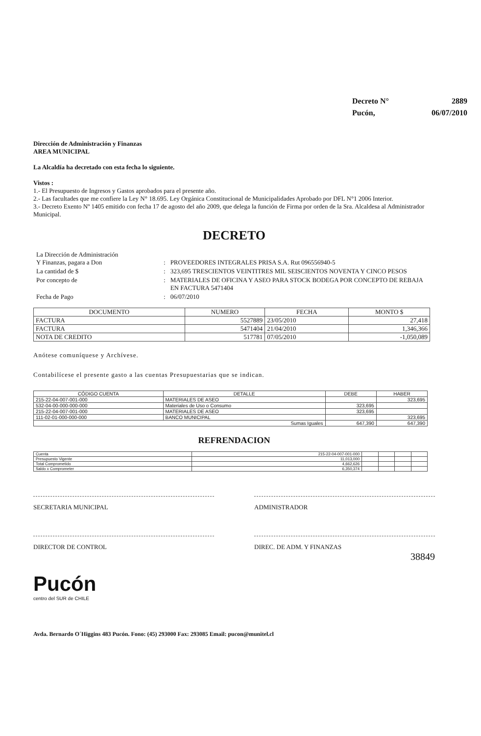| Decreto N° | 2889 |
| Pucón, | 06/07/2010 |
Dirección de Administración y Finanzas
AREA MUNICIPAL
La Alcaldía ha decretado con esta fecha lo siguiente.
Vistos :
1.- El Presupuesto de Ingresos y Gastos aprobados para el presente año.
2.- Las facultades que me confiere la Ley N° 18.695. Ley Orgánica Constitucional de Municipalidades Aprobado por DFL N°1 2006 Interior.
3.- Decreto Exento Nº 1405 emitido con fecha 17 de agosto del año 2009, que delega la función de Firma por orden de la Sra. Alcaldesa al Administrador Municipal.
DECRETO
| La Dirección de Administración Y Finanzas, pagara a Don | : | PROVEEDORES INTEGRALES PRISA S.A. Rut 096556940-5 |
| La cantidad de $ | : | 323,695 TRESCIENTOS VEINTITRES MIL SEISCIENTOS NOVENTA Y CINCO PESOS |
| Por concepto de | : | MATERIALES DE OFICINA Y ASEO PARA STOCK BODEGA POR CONCEPTO DE REBAJA EN FACTURA 5471404 |
| Fecha de Pago | : | 06/07/2010 |
| DOCUMENTO | NUMERO | FECHA | MONTO $ |
| --- | --- | --- | --- |
| FACTURA | 5527889 | 23/05/2010 | 27,418 |
| FACTURA | 5471404 | 21/04/2010 | 1,346,366 |
| NOTA DE CREDITO | 517781 | 07/05/2010 | -1,050,089 |
Anótese comuníquese y Archívese.
Contabilícese el presente gasto a las cuentas Presupuestarias que se indican.
| CÓDIGO CUENTA | DETALLE | DEBE | HABER |
| --- | --- | --- | --- |
| 215-22-04-007-001-000 | MATERIALES DE ASEO | | 323,695 |
| 532-04-00-000-000-000 | Materiales de Uso o Consumo | 323,695 | |
| 215-22-04-007-001-000 | MATERIALES DE ASEO | 323,695 | |
| 111-02-01-000-000-000 | BANCO MUNICIPAL | | 323,695 |
| Sumas Iguales | | 647,390 | 647,390 |
REFRENDACION
| Cuenta | 215-22-04-007-001-000 | | | | |
| Presupuesto Vigente | 11,013,000 | | | | |
| Total Comprometido | 4,662,626 | | | | |
| Saldo x Comprometer | 6,350,374 | | | | |
SECRETARIA MUNICIPAL ADMINISTRADOR
DIRECTOR DE CONTROL DIREC. DE ADM. Y FINANZAS
38849
Pucón
centro del SUR de CHILE
Avda. Bernardo O´Higgins 483 Pucón. Fono: (45) 293000 Fax: 293085 Email: pucon@munitel.cl